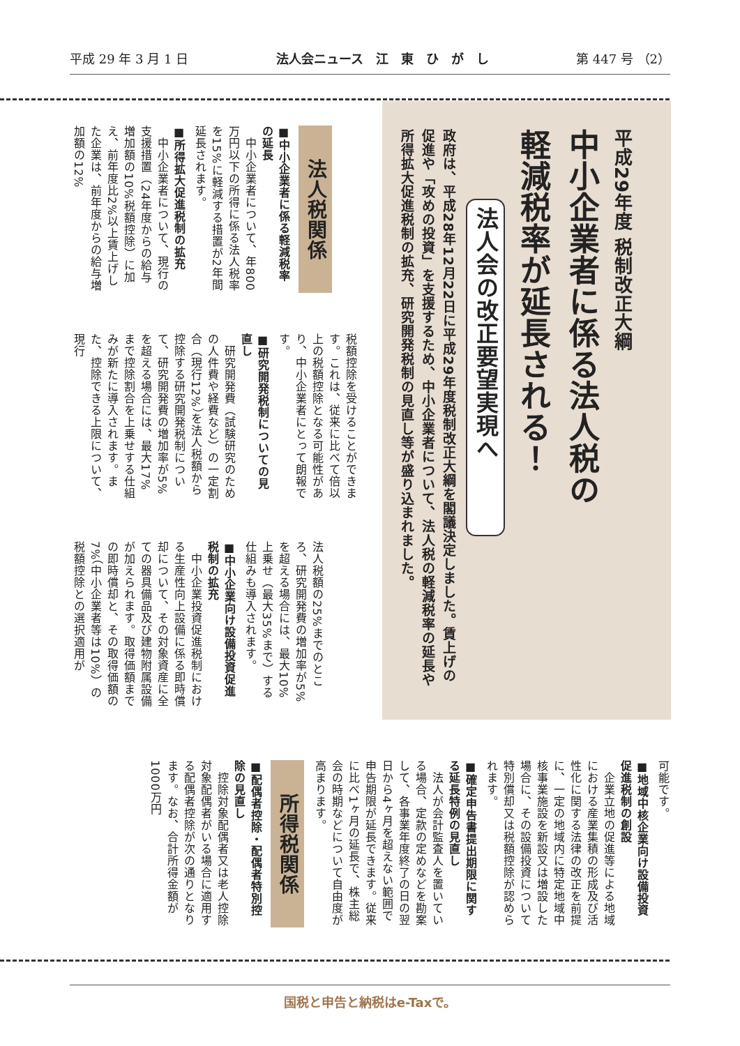平成 29 年 3 月 1 日 法人会ニュース　江　東　ひ　が　し 第 447 号 （2）
平成29年度 税制改正大綱
中小企業者に係る法人税の
軽減税率が延長される！
法人会の改正要望実現へ
政府は、平成28年12月22日に平成29年度税制改正大綱を閣議決定しました。賃上げの促進や「攻めの投資」を支援するため、中小企業者について、法人税の軽減税率の延長や所得拡大促進税制の拡充、研究開発税制の見直し等が盛り込まれました。
法人税関係
■中小企業者に係る軽減税率の延長
　中小企業者について、年800万円以下の所得に係る法人税率を15%に軽減する措置が2年間延長されます。
■所得拡大促進税制の拡充
　中小企業者について、現行の支援措置（24年度からの給与増加額の10%税額控除）に加え、前年度比2%以上賃上げした企業は、前年度からの給与増加額の12%
税額控除を受けることができます。これは、従来に比べて倍以上の税額控除となる可能性があり、中小企業者にとって朗報です。
■研究開発税制についての見直し
　研究開発費（試験研究のための人件費や経費など）の一定割合（現行12%）を法人税額から控除する研究開発税制について、研究開発費の増加率が5%を超える場合には、最大17%まで控除割合を上乗せする仕組みが新たに導入されます。また、控除できる上限について、現行
法人税額の25%までのところ、研究開発費の増加率が5%を超える場合には、最大10%上乗せ（最大35%まで）する仕組みも導入されます。
■中小企業向け設備投資促進税制の拡充
　中小企業投資促進税制における生産性向上設備に係る即時償却について、その対象資産に全ての器具備品及び建物附属設備が加えられます。取得価額までの即時償却と、その取得価額の7%（中小企業者等は10%）の税額控除との選択適用が
可能です。
■地域中核企業向け設備投資促進税制の創設
　企業立地の促進等による地域における産業集積の形成及び活性化に関する法律の改正を前提に、一定の地域内に特定地域中核事業施設を新設又は増設した場合に、その設備投資について特別償却又は税額控除が認められます。
■確定申告書提出期限に関する延長特例の見直し
　法人が会計監査人を置いている場合、定款の定めなどを勘案して、各事業年度終了の日の翌日から4ヶ月を超えない範囲で申告期限が延長できます。従来に比べ1ヶ月の延長で、株主総会の時期などについて自由度が高まります。
所得税関係
■配偶者控除・配偶者特別控除の見直し
　控除対象配偶者又は老人控除対象配偶者がいる場合に適用する配偶者控除が次の通りとなります。なお、合計所得金額が1000万円
国税と申告と納税はe-Taxで。